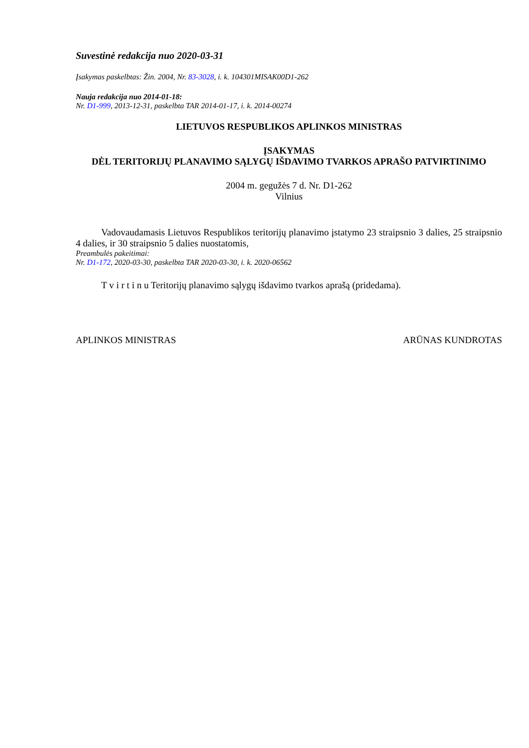Suvestinė redakcija nuo 2020-03-31
Įsakymas paskelbtas: Žin. 2004, Nr. 83-3028, i. k. 104301MISAK00D1-262
Nauja redakcija nuo 2014-01-18:
Nr. D1-999, 2013-12-31, paskelbta TAR 2014-01-17, i. k. 2014-00274
LIETUVOS RESPUBLIKOS APLINKOS MINISTRAS
ĮSAKYMAS
DĖL TERITORIJŲ PLANAVIMO SĄLYGŲ IŠDAVIMO TVARKOS APRAŠO PATVIRTINIMO
2004 m. gegužės 7 d. Nr. D1-262
Vilnius
Vadovaudamasis Lietuvos Respublikos teritorijų planavimo įstatymo 23 straipsnio 3 dalies, 25 straipsnio 4 dalies, ir 30 straipsnio 5 dalies nuostatomis,
Preambulės pakeitimai:
Nr. D1-172, 2020-03-30, paskelbta TAR 2020-03-30, i. k. 2020-06562
T v i r t i n u Teritorijų planavimo sąlygų išdavimo tvarkos aprašą (pridedama).
APLINKOS MINISTRAS ARŪNAS KUNDROTAS